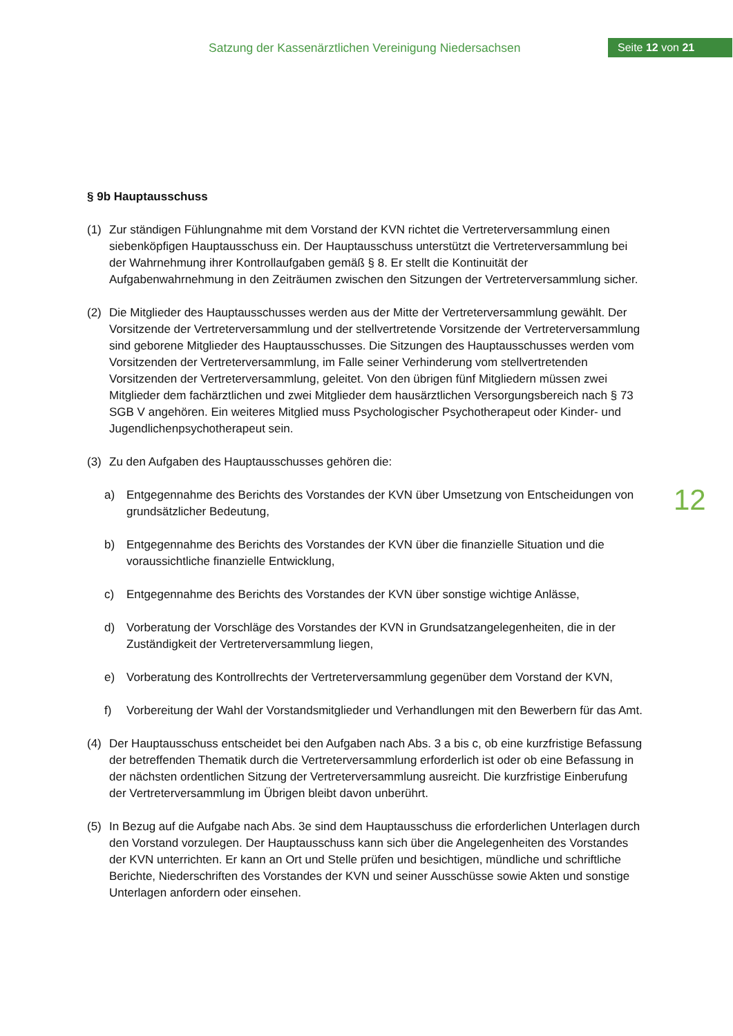Satzung der Kassenärztlichen Vereinigung Niedersachsen
Seite 12 von 21
12
§ 9b Hauptausschuss
(1) Zur ständigen Fühlungnahme mit dem Vorstand der KVN richtet die Vertreterversammlung einen siebenköpfigen Hauptausschuss ein. Der Hauptausschuss unterstützt die Vertreterversammlung bei der Wahrnehmung ihrer Kontrollaufgaben gemäß § 8. Er stellt die Kontinuität der Aufgabenwahrnehmung in den Zeiträumen zwischen den Sitzungen der Vertreterversammlung sicher.
(2) Die Mitglieder des Hauptausschusses werden aus der Mitte der Vertreterversammlung gewählt. Der Vorsitzende der Vertreterversammlung und der stellvertretende Vorsitzende der Vertreterversammlung sind geborene Mitglieder des Hauptausschusses. Die Sitzungen des Hauptausschusses werden vom Vorsitzenden der Vertreterversammlung, im Falle seiner Verhinderung vom stellvertretenden Vorsitzenden der Vertreterversammlung, geleitet. Von den übrigen fünf Mitgliedern müssen zwei Mitglieder dem fachärztlichen und zwei Mitglieder dem hausärztlichen Versorgungsbereich nach § 73 SGB V angehören. Ein weiteres Mitglied muss Psychologischer Psychotherapeut oder Kinder- und Jugendlichenpsychotherapeut sein.
(3) Zu den Aufgaben des Hauptausschusses gehören die:
a) Entgegennahme des Berichts des Vorstandes der KVN über Umsetzung von Entscheidungen von grundsätzlicher Bedeutung,
b) Entgegennahme des Berichts des Vorstandes der KVN über die finanzielle Situation und die voraussichtliche finanzielle Entwicklung,
c) Entgegennahme des Berichts des Vorstandes der KVN über sonstige wichtige Anlässe,
d) Vorberatung der Vorschläge des Vorstandes der KVN in Grundsatzangelegenheiten, die in der Zuständigkeit der Vertreterversammlung liegen,
e) Vorberatung des Kontrollrechts der Vertreterversammlung gegenüber dem Vorstand der KVN,
f) Vorbereitung der Wahl der Vorstandsmitglieder und Verhandlungen mit den Bewerbern für das Amt.
(4) Der Hauptausschuss entscheidet bei den Aufgaben nach Abs. 3 a bis c, ob eine kurzfristige Befassung der betreffenden Thematik durch die Vertreterversammlung erforderlich ist oder ob eine Befassung in der nächsten ordentlichen Sitzung der Vertreterversammlung ausreicht. Die kurzfristige Einberufung der Vertreterversammlung im Übrigen bleibt davon unberührt.
(5) In Bezug auf die Aufgabe nach Abs. 3e sind dem Hauptausschuss die erforderlichen Unterlagen durch den Vorstand vorzulegen. Der Hauptausschuss kann sich über die Angelegenheiten des Vorstandes der KVN unterrichten. Er kann an Ort und Stelle prüfen und besichtigen, mündliche und schriftliche Berichte, Niederschriften des Vorstandes der KVN und seiner Ausschüsse sowie Akten und sonstige Unterlagen anfordern oder einsehen.